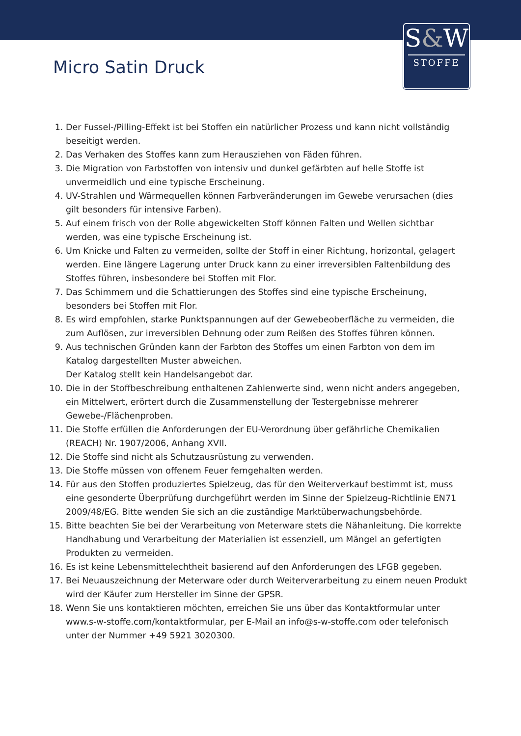S&W
STOFFE
Micro Satin Druck
1. Der Fussel-/Pilling-Effekt ist bei Stoffen ein natürlicher Prozess und kann nicht vollständig beseitigt werden.
2. Das Verhaken des Stoffes kann zum Herausziehen von Fäden führen.
3. Die Migration von Farbstoffen von intensiv und dunkel gefärbten auf helle Stoffe ist unvermeidlich und eine typische Erscheinung.
4. UV-Strahlen und Wärmequellen können Farbveränderungen im Gewebe verursachen (dies gilt besonders für intensive Farben).
5. Auf einem frisch von der Rolle abgewickelten Stoff können Falten und Wellen sichtbar werden, was eine typische Erscheinung ist.
6. Um Knicke und Falten zu vermeiden, sollte der Stoff in einer Richtung, horizontal, gelagert werden. Eine längere Lagerung unter Druck kann zu einer irreversiblen Faltenbildung des Stoffes führen, insbesondere bei Stoffen mit Flor.
7. Das Schimmern und die Schattierungen des Stoffes sind eine typische Erscheinung, besonders bei Stoffen mit Flor.
8. Es wird empfohlen, starke Punktspannungen auf der Gewebeoberfläche zu vermeiden, die zum Auflösen, zur irreversiblen Dehnung oder zum Reißen des Stoffes führen können.
9. Aus technischen Gründen kann der Farbton des Stoffes um einen Farbton von dem im Katalog dargestellten Muster abweichen.
Der Katalog stellt kein Handelsangebot dar.
10. Die in der Stoffbeschreibung enthaltenen Zahlenwerte sind, wenn nicht anders angegeben, ein Mittelwert, erörtert durch die Zusammenstellung der Testergebnisse mehrerer Gewebe-/Flächenproben.
11. Die Stoffe erfüllen die Anforderungen der EU-Verordnung über gefährliche Chemikalien (REACH) Nr. 1907/2006, Anhang XVII.
12. Die Stoffe sind nicht als Schutzausrüstung zu verwenden.
13. Die Stoffe müssen von offenem Feuer ferngehalten werden.
14. Für aus den Stoffen produziertes Spielzeug, das für den Weiterverkauf bestimmt ist, muss eine gesonderte Überprüfung durchgeführt werden im Sinne der Spielzeug-Richtlinie EN71 2009/48/EG. Bitte wenden Sie sich an die zuständige Marktüberwachungsbehörde.
15. Bitte beachten Sie bei der Verarbeitung von Meterware stets die Nähanleitung. Die korrekte Handhabung und Verarbeitung der Materialien ist essenziell, um Mängel an gefertigten Produkten zu vermeiden.
16. Es ist keine Lebensmittelechtheit basierend auf den Anforderungen des LFGB gegeben.
17. Bei Neuauszeichnung der Meterware oder durch Weiterverarbeitung zu einem neuen Produkt wird der Käufer zum Hersteller im Sinne der GPSR.
18. Wenn Sie uns kontaktieren möchten, erreichen Sie uns über das Kontaktformular unter www.s-w-stoffe.com/kontaktformular, per E-Mail an info@s-w-stoffe.com oder telefonisch unter der Nummer +49 5921 3020300.